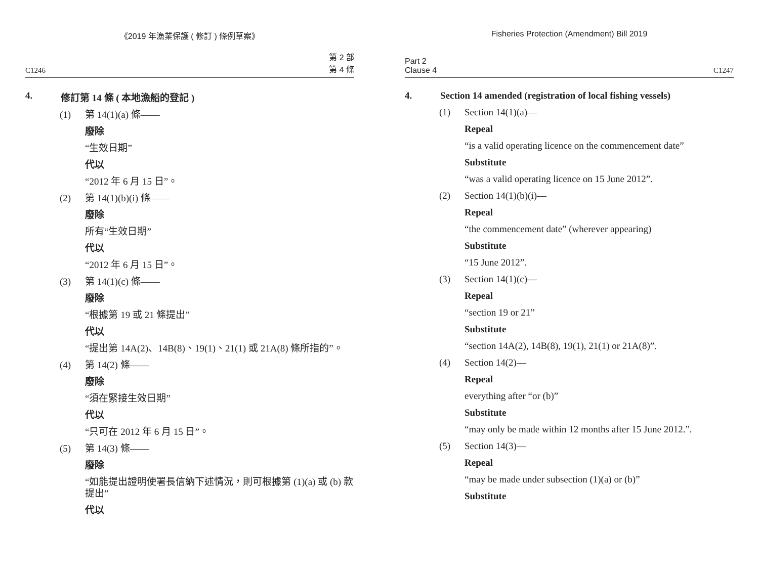《2019 年漁業保護 ( 修訂 ) 條例草案》
C1246 第 2 部
第 4 條
4. 修訂第 14 條 ( 本地漁船的登記 )
(1) 第 14(1)(a) 條——
廢除
“生效日期”
代以
“2012 年 6 月 15 日”。
(2) 第 14(1)(b)(i) 條——
廢除
所有“生效日期”
代以
“2012 年 6 月 15 日”。
(3) 第 14(1)(c) 條——
廢除
“根據第 19 或 21 條提出”
代以
“提出第 14A(2)、14B(8)、19(1)、21(1) 或 21A(8) 條所指的”。
(4) 第 14(2) 條——
廢除
“須在緊接生效日期”
代以
“只可在 2012 年 6 月 15 日”。
(5) 第 14(3) 條——
廢除
“如能提出證明使署長信納下述情況，則可根據第 (1)(a) 或 (b) 款提出”
代以
Fisheries Protection (Amendment) Bill 2019
Part 2
Clause 4 C1247
4. Section 14 amended (registration of local fishing vessels)
(1) Section 14(1)(a)—
Repeal
“is a valid operating licence on the commencement date”
Substitute
“was a valid operating licence on 15 June 2012”.
(2) Section 14(1)(b)(i)—
Repeal
“the commencement date” (wherever appearing)
Substitute
“15 June 2012”.
(3) Section 14(1)(c)—
Repeal
“section 19 or 21”
Substitute
“section 14A(2), 14B(8), 19(1), 21(1) or 21A(8)”.
(4) Section 14(2)—
Repeal
everything after “or (b)”
Substitute
“may only be made within 12 months after 15 June 2012.”.
(5) Section 14(3)—
Repeal
“may be made under subsection (1)(a) or (b)”
Substitute